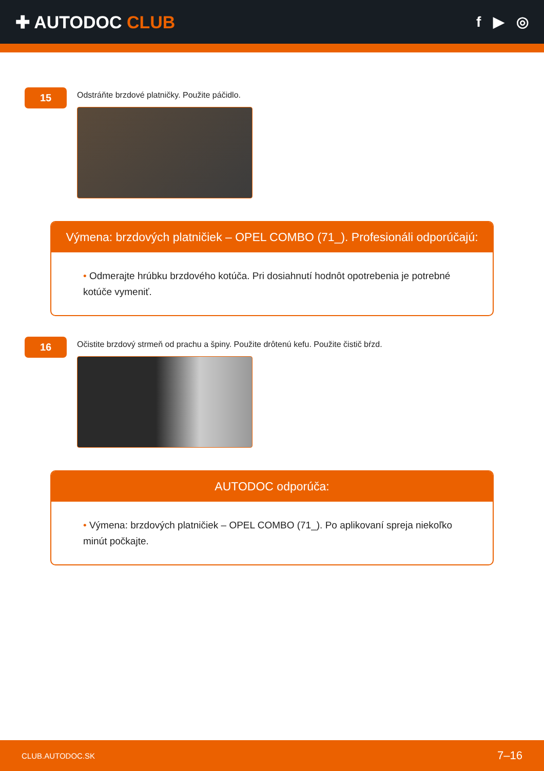✚ AUTODOC CLUB
f ▶ ◎
15
Odstráňte brzdové platničky. Použite páčidlo.
Výmena: brzdových platničiek – OPEL COMBO (71_). Profesionáli odporúčajú:
• Odmerajte hrúbku brzdového kotúča. Pri dosiahnutí hodnôt opotrebenia je potrebné kotúče vymeniť.
16
Očistite brzdový strmeň od prachu a špiny. Použite drôtenú kefu. Použite čistič bŕzd.
AUTODOC odporúča:
• Výmena: brzdových platničiek – OPEL COMBO (71_). Po aplikovaní spreja niekoľko minút počkajte.
CLUB.AUTODOC.SK
7–16